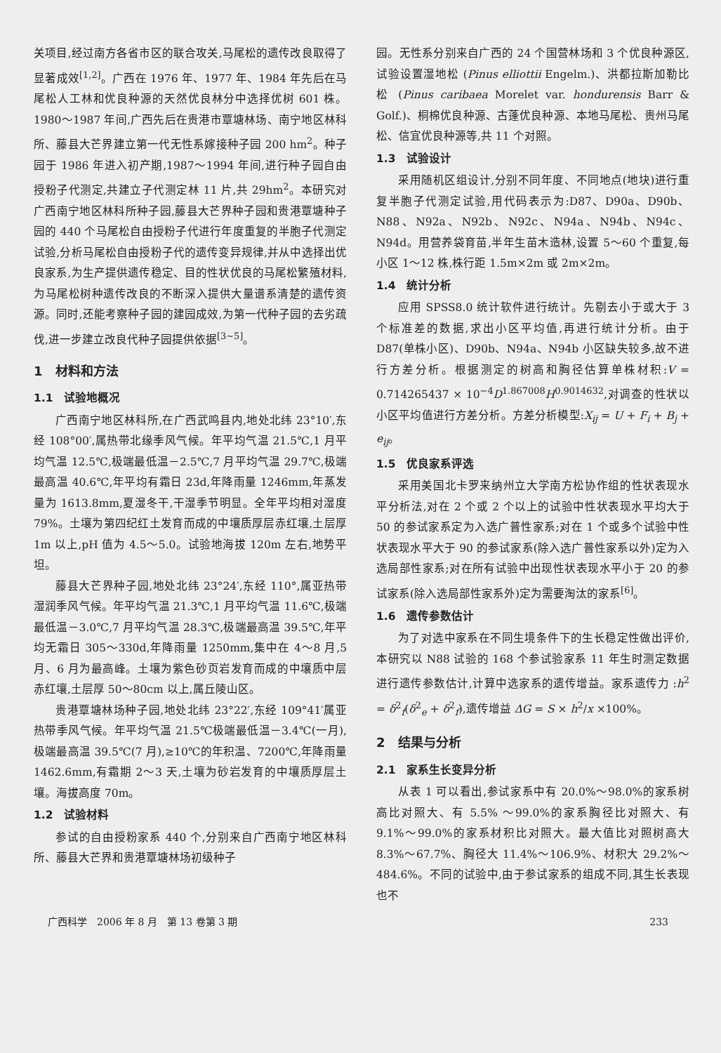关项目,经过南方各省市区的联合攻关,马尾松的遗传改良取得了显著成效<sup>[1,2]</sup>。广西在 1976 年、1977 年、1984 年先后在马尾松人工林和优良种源的天然优良林分中选择优树 601 株。1980～1987 年间,广西先后在贵港市覃塘林场、南宁地区林科所、藤县大芒界建立第一代无性系嫁接种子园 200 hm<sup>2</sup>。种子园于 1986 年进入初产期,1987～1994 年间,进行种子园自由授粉子代测定,共建立子代测定林 11 片,共 29hm<sup>2</sup>。本研究对广西南宁地区林科所种子园,藤县大芒界种子园和贵港覃塘种子园的 440 个马尾松自由授粉子代进行年度重复的半胞子代测定试验,分析马尾松自由授粉子代的遗传变异规律,并从中选择出优良家系,为生产提供遗传稳定、目的性状优良的马尾松繁殖材料,为马尾松树种遗传改良的不断深入提供大量谱系清楚的遗传资源。同时,还能考察种子园的建园成效,为第一代种子园的去劣疏伐,进一步建立改良代种子园提供依据<sup>[3~5]</sup>。
1　材料和方法
1.1　试验地概况
广西南宁地区林科所,在广西武鸣县内,地处北纬 23°10′,东经 108°00′,属热带北缘季风气候。年平均气温 21.5℃,1 月平均气温 12.5℃,极端最低温－2.5℃,7 月平均气温 29.7℃,极端最高温 40.6℃,年平均有霜日 23d,年降雨量 1246mm,年蒸发量为 1613.8mm,夏湿冬干,干湿季节明显。全年平均相对湿度 79%。土壤为第四纪红土发育而成的中壤质厚层赤红壤,土层厚 1m 以上,pH 值为 4.5～5.0。试验地海拔 120m 左右,地势平坦。
藤县大芒界种子园,地处北纬 23°24′,东经 110°,属亚热带湿润季风气候。年平均气温 21.3℃,1 月平均气温 11.6℃,极端最低温－3.0℃,7 月平均气温 28.3℃,极端最高温 39.5℃,年平均无霜日 305～330d,年降雨量 1250mm,集中在 4～8 月,5 月、6 月为最高峰。土壤为紫色砂页岩发育而成的中壤质中层赤红壤,土层厚 50～80cm 以上,属丘陵山区。
贵港覃塘林场种子园,地处北纬 23°22′,东经 109°41′属亚热带季风气候。年平均气温 21.5℃极端最低温－3.4℃(一月),极端最高温 39.5℃(7 月),≥10℃的年积温、7200℃,年降雨量 1462.6mm,有霜期 2～3 天,土壤为砂岩发育的中壤质厚层土壤。海拔高度 70m。
1.2　试验材料
参试的自由授粉家系 440 个,分别来自广西南宁地区林科所、藤县大芒界和贵港覃塘林场初级种子
园。无性系分别来自广西的 24 个国营林场和 3 个优良种源区,试验设置湿地松 (Pinus elliottii Engelm.)、洪都拉斯加勒比松 (Pinus caribaea Morelet var. hondurensis Barr & Golf.)、桐棉优良种源、古蓬优良种源、本地马尾松、贵州马尾松、信宜优良种源等,共 11 个对照。
1.3　试验设计
采用随机区组设计,分别不同年度、不同地点(地块)进行重复半胞子代测定试验,用代码表示为:D87、D90a、D90b、N88、N92a、N92b、N92c、N94a、N94b、N94c、N94d。用营养袋育苗,半年生苗木造林,设置 5～60 个重复,每小区 1～12 株,株行距 1.5m×2m 或 2m×2m。
1.4　统计分析
应用 SPSS8.0 统计软件进行统计。先剔去小于或大于 3 个标准差的数据,求出小区平均值,再进行统计分析。由于 D87(单株小区)、D90b、N94a、N94b 小区缺失较多,故不进行方差分析。根据测定的树高和胸径估算单株材积:V = 0.714265437 × 10<sup>−4</sup>D<sup>1.867008</sup>H<sup>0.9014632</sup>,对调查的性状以小区平均值进行方差分析。方差分析模型:X<sub>ij</sub> = U + F<sub>i</sub> + B<sub>j</sub> + e<sub>ij</sub>。
1.5　优良家系评选
采用美国北卡罗来纳州立大学南方松协作组的性状表现水平分析法,对在 2 个或 2 个以上的试验中性状表现水平均大于 50 的参试家系定为入选广普性家系;对在 1 个或多个试验中性状表现水平大于 90 的参试家系(除入选广普性家系以外)定为入选局部性家系;对在所有试验中出现性状表现水平小于 20 的参试家系(除入选局部性家系外)定为需要淘汰的家系<sup>[6]</sup>。
1.6　遗传参数估计
为了对选中家系在不同生境条件下的生长稳定性做出评价,本研究以 N88 试验的 168 个参试验家系 11 年生时测定数据进行遗传参数估计,计算中选家系的遗传增益。家系遗传力 :h<sup>2</sup> = δ<sup>2</sup><sub>f</sub>(δ<sup>2</sup><sub>e</sub> + δ<sup>2</sup><sub>f</sub>),遗传增益 ΔG = S × h<sup>2</sup>/x ×100%。
2　结果与分析
2.1　家系生长变异分析
从表 1 可以看出,参试家系中有 20.0%～98.0%的家系树高比对照大、有 5.5% ～99.0%的家系胸径比对照大、有 9.1%～99.0%的家系材积比对照大。最大值比对照树高大 8.3%～67.7%、胸径大 11.4%～106.9%、材积大 29.2%～484.6%。不同的试验中,由于参试家系的组成不同,其生长表现也不
广西科学　2006 年 8 月　第 13 卷第 3 期 233